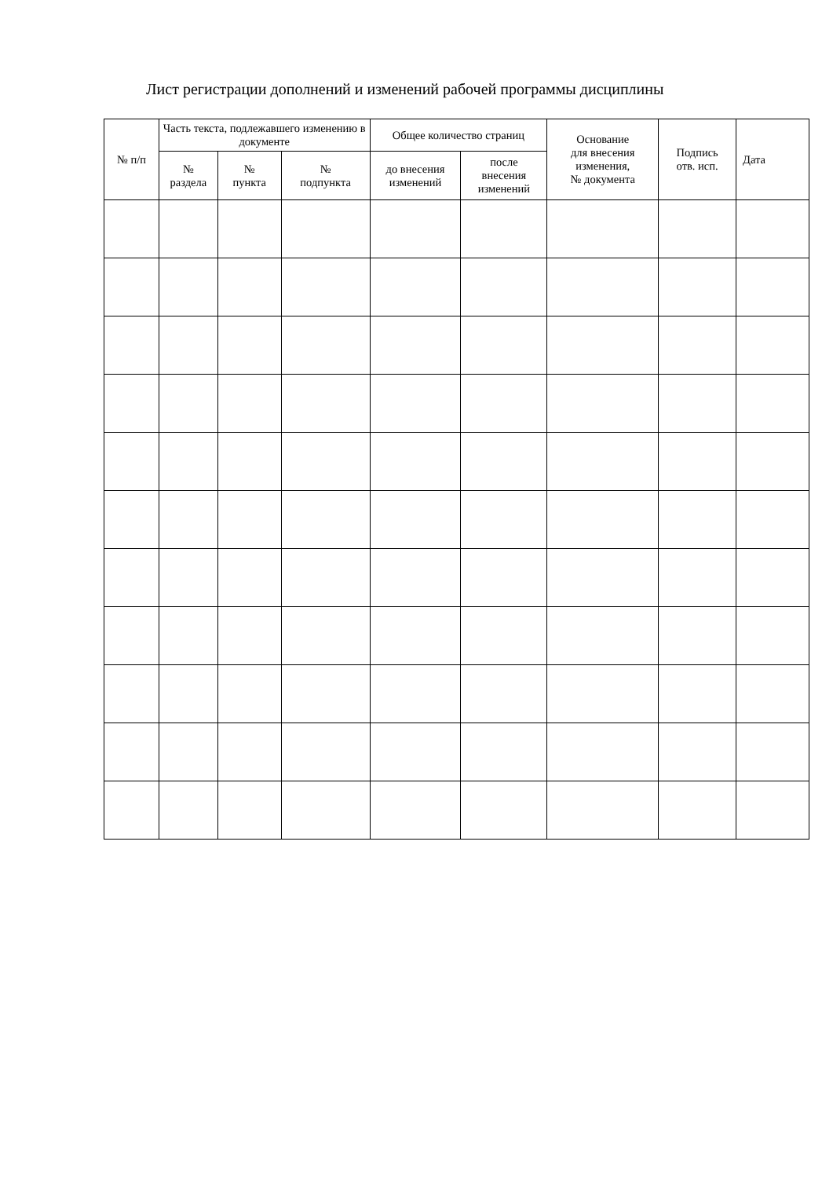Лист регистрации дополнений и изменений рабочей программы дисциплины
| № п/п | Часть текста, подлежавшего изменению в документе | | | Общее количество страниц | | Основание для внесения изменения, № документа | Подпись отв. исп. | Дата |
| --- | --- | --- | --- | --- | --- | --- | --- | --- |
| | № раздела | № пункта | № подпункта | до внесения изменений | после внесения изменений | | | |